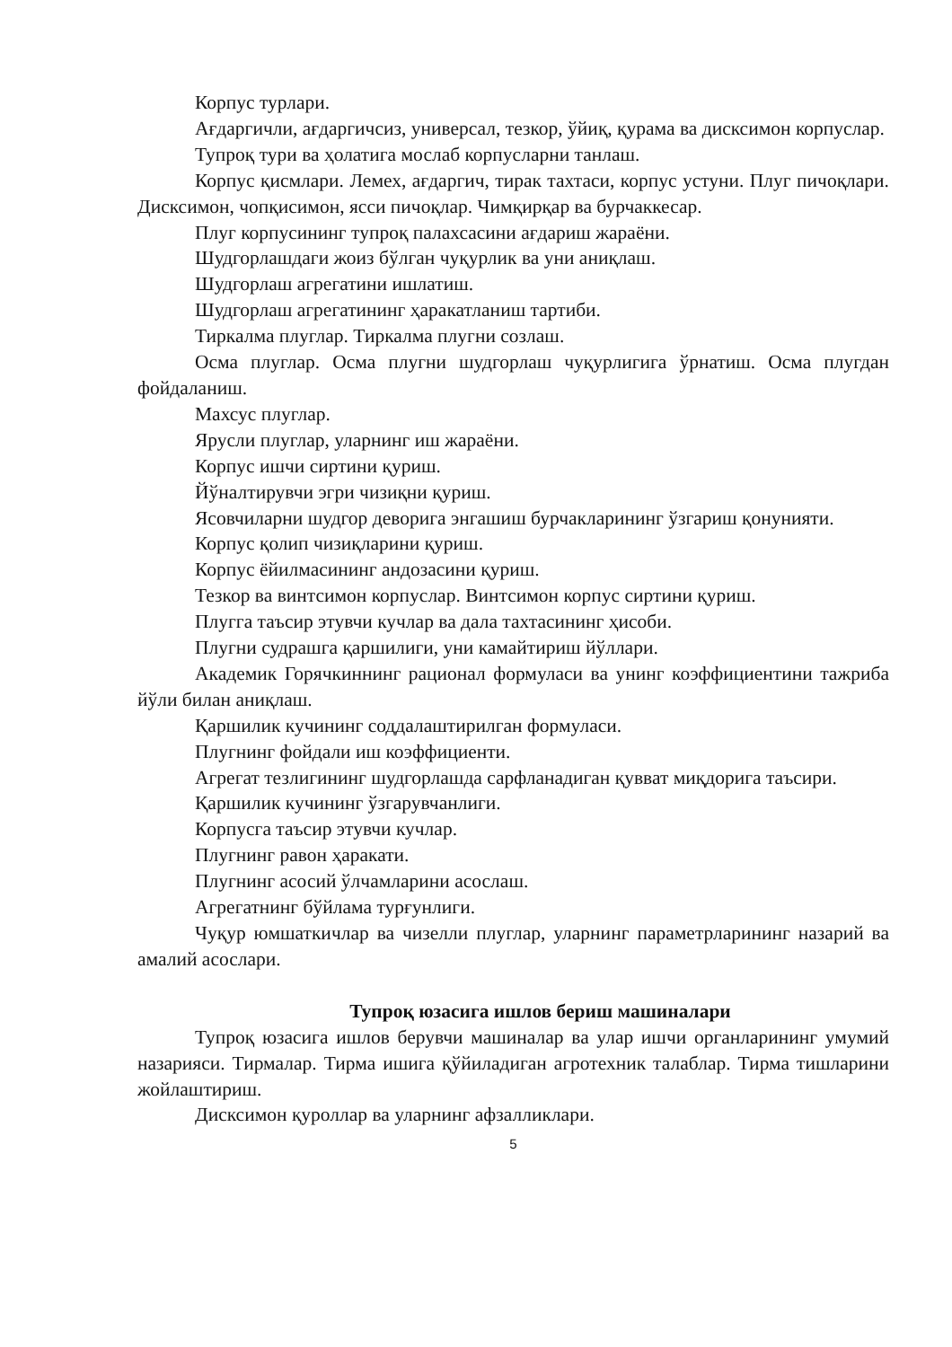Корпус турлари.
Ағдаргичли, ағдаргичсиз, универсал, тезкор, ўйиқ, қурама ва дисксимон корпуслар.
Тупроқ тури ва ҳолатига мослаб корпусларни танлаш.
Корпус қисмлари. Лемех, ағдаргич, тирак тахтаси, корпус устуни. Плуг пичоқлари. Дисксимон, чопқисимон, ясси пичоқлар. Чимқирқар ва бурчаккесар.
Плуг корпусининг тупроқ палахсасини ағдариш жараёни.
Шудгорлашдаги жоиз бўлган чуқурлик ва уни аниқлаш.
Шудгорлаш агрегатини ишлатиш.
Шудгорлаш агрегатининг ҳаракатланиш тартиби.
Тиркалма плуглар. Тиркалма плугни созлаш.
Осма плуглар. Осма плугни шудгорлаш чуқурлигига ўрнатиш. Осма плугдан фойдаланиш.
Махсус плуглар.
Ярусли плуглар, уларнинг иш жараёни.
Корпус ишчи сиртини қуриш.
Йўналтирувчи эгри чизиқни қуриш.
Ясовчиларни шудгор деворига энгашиш бурчакларининг ўзгариш қонунияти.
Корпус қолип чизиқларини қуриш.
Корпус ёйилмасининг андозасини қуриш.
Тезкор ва винтсимон корпуслар. Винтсимон корпус сиртини қуриш.
Плугга таъсир этувчи кучлар ва дала тахтасининг ҳисоби.
Плугни судрашга қаршилиги, уни камайтириш йўллари.
Академик Горячкиннинг рационал формуласи ва унинг коэффициентини тажриба йўли билан аниқлаш.
Қаршилик кучининг соддалаштирилган формуласи.
Плугнинг фойдали иш коэффициенти.
Агрегат тезлигининг шудгорлашда сарфланадиган қувват миқдорига таъсири.
Қаршилик кучининг ўзгарувчанлиги.
Корпусга таъсир этувчи кучлар.
Плугнинг равон ҳаракати.
Плугнинг асосий ўлчамларини асослаш.
Агрегатнинг бўйлама турғунлиги.
Чуқур юмшаткичлар ва чизелли плуглар, уларнинг параметрларининг назарий ва амалий асослари.
Тупроқ юзасига ишлов бериш машиналари
Тупроқ юзасига ишлов берувчи машиналар ва улар ишчи органларининг умумий назарияси. Тирмалар. Тирма ишига қўйиладиган агротехник талаблар. Тирма тишларини жойлаштириш.
Дисксимон қуроллар ва уларнинг афзалликлари.
5